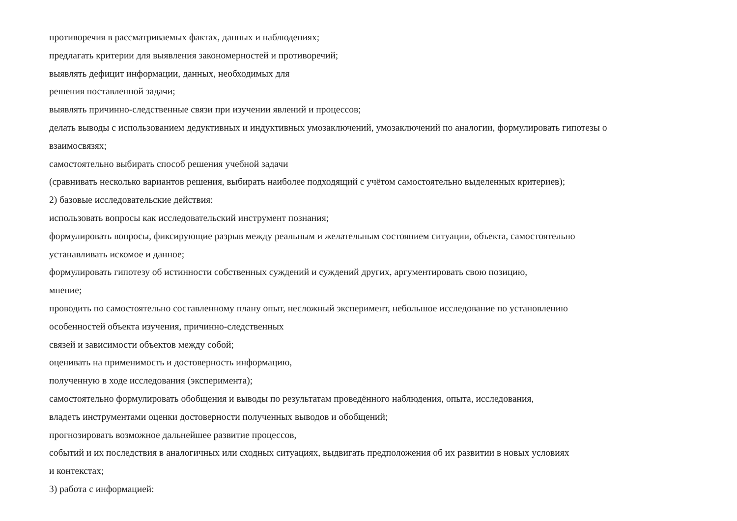противоречия в рассматриваемых фактах, данных и наблюдениях;
предлагать критерии для выявления закономерностей и противоречий;
выявлять дефицит информации, данных, необходимых для
решения поставленной задачи;
выявлять причинно-следственные связи при изучении явлений и процессов;
делать выводы с использованием дедуктивных и индуктивных умозаключений, умозаключений по аналогии, формулировать гипотезы о
взаимосвязях;
самостоятельно выбирать способ решения учебной задачи
(сравнивать несколько вариантов решения, выбирать наиболее подходящий с учётом самостоятельно выделенных критериев);
2) базовые исследовательские действия:
использовать вопросы как исследовательский инструмент познания;
формулировать вопросы, фиксирующие разрыв между реальным и желательным состоянием ситуации, объекта, самостоятельно
устанавливать искомое и данное;
формулировать гипотезу об истинности собственных суждений и суждений других, аргументировать свою позицию,
мнение;
проводить по самостоятельно составленному плану опыт, несложный эксперимент, небольшое исследование по установлению
особенностей объекта изучения, причинно-следственных
связей и зависимости объектов между собой;
оценивать на применимость и достоверность информацию,
полученную в ходе исследования (эксперимента);
самостоятельно формулировать обобщения и выводы по результатам проведённого наблюдения, опыта, исследования,
владеть инструментами оценки достоверности полученных выводов и обобщений;
прогнозировать возможное дальнейшее развитие процессов,
событий и их последствия в аналогичных или сходных ситуациях, выдвигать предположения об их развитии в новых условиях
и контекстах;
3) работа с информацией: